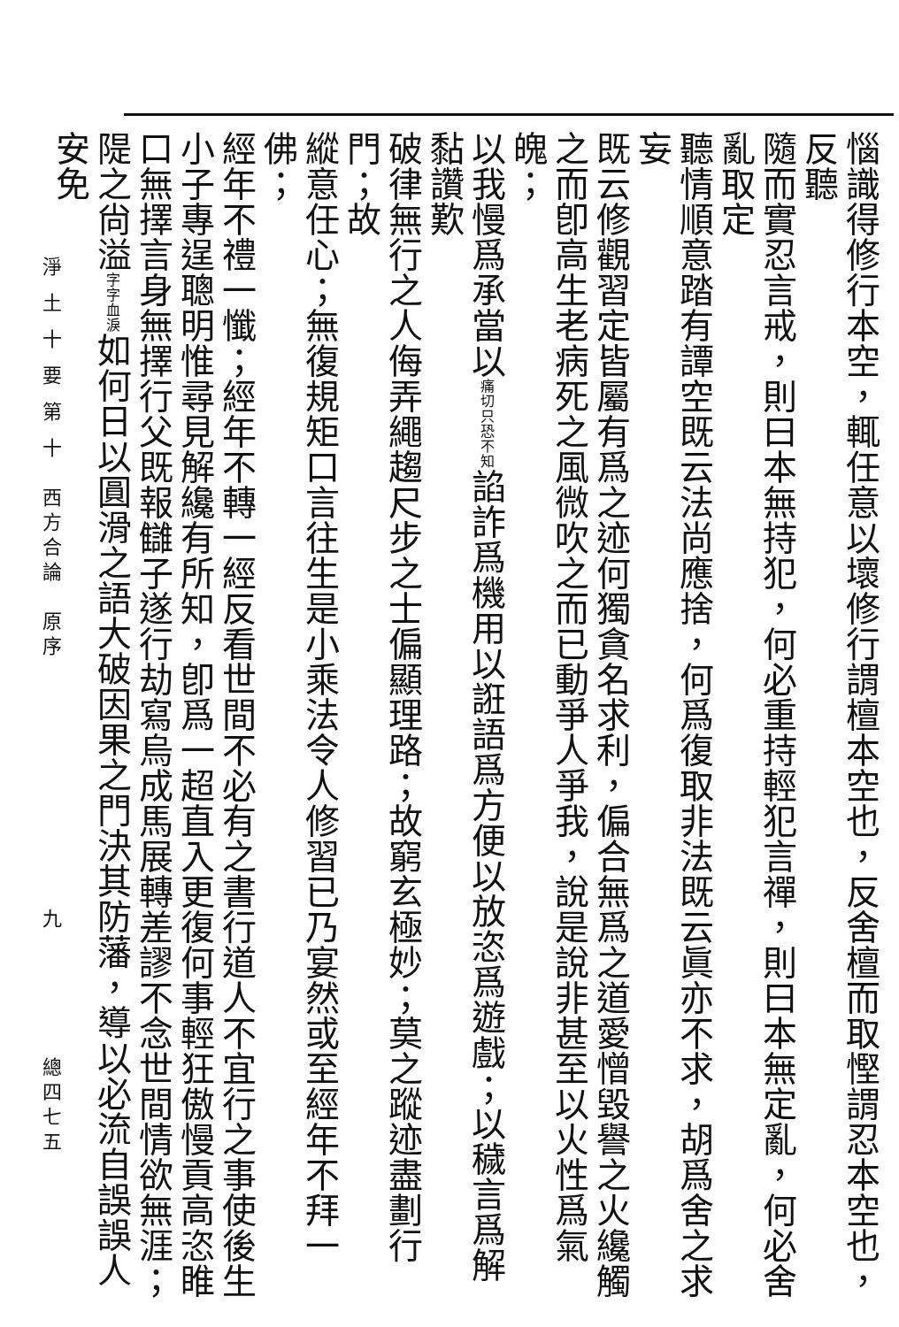惱識得修行本空，輒任意以壞修行謂檀本空也，反舍檀而取慳謂忍本空也，反聽
隨而實忍言戒，則曰本無持犯，何必重持輕犯言禪，則曰本無定亂，何必舍亂取定
聽情順意踏有譚空既云法尚應捨，何爲復取非法既云眞亦不求，胡爲舍之求妄
既云修觀習定皆屬有爲之迹何獨貪名求利，偏合無爲之道愛憎毀譽之火纔觸
之而卽高生老病死之風微吹之而已動爭人爭我，說是說非甚至以火性爲氣魄；
以我慢爲承當以痛切只恐不知諂詐爲機用以誑語爲方便以放恣爲遊戲；以穢言爲解黏讚歎
破律無行之人侮弄繩趨尺步之士偏顯理路；故窮玄極妙；莫之蹤迹盡劃行門；故
縱意任心；無復規矩口言往生是小乘法令人修習已乃宴然或至經年不拜一佛；
經年不禮一懺；經年不轉一經反看世間不必有之書行道人不宜行之事使後生
小子專逞聰明惟尋見解纔有所知，卽爲一超直入更復何事輕狂傲慢貢高恣睢
口無擇言身無擇行父既報讎子遂行劫寫烏成馬展轉差謬不念世間情欲無涯；
隄之尙溢字字血淚如何日以圓滑之語大破因果之門決其防藩，導以必流自誤誤人安免
淨 土 十 要 第 十　西方合論　原序　　　　　　　　　　九　　　　　總四七五